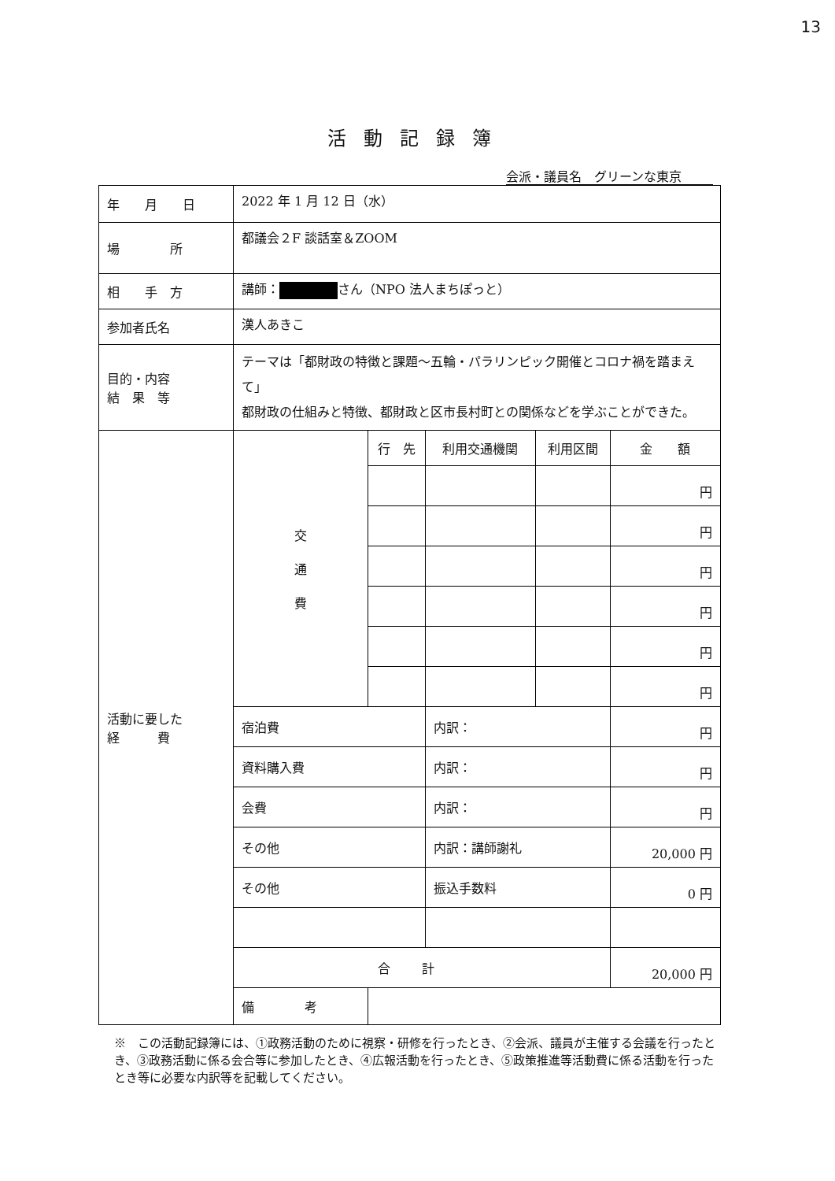13
活動記録簿
会派・議員名　グリーンな東京
| 年 月 日 | 2022 年 1 月 12 日（水） | | | | |
| 場 所 | 都議会２F 談話室＆ZOOM | | | | |
| 相 手 方 | 講師： さん（NPO 法人まちぽっと） | | | | |
| 参加者氏名 | 漢人あきこ | | | | |
| 目的・内容 結 果 等 | テーマは「都財政の特徴と課題～五輪・パラリンピック開催とコロナ禍を踏まえて」 都財政の仕組みと特徴、都財政と区市長村町との関係などを学ぶことができた。 | | | | |
| 活動に要した 経 費 | 交 通 費 | 行 先 | 利用交通機関 | 利用区間 | 金 額 |
| | | | | | 円 |
| | | | | | 円 |
| | | | | | 円 |
| | | | | | 円 |
| | | | | | 円 |
| | | | | | 円 |
| | 宿泊費 | | 内訳： | | 円 |
| | 資料購入費 | | 内訳： | | 円 |
| | 会費 | | 内訳： | | 円 |
| | その他 | | 内訳：講師謝礼 | | 20,000 円 |
| | その他 | | 振込手数料 | | 0 円 |
| | 合計 | | | | 20,000 円 |
| | 備 考 | | | | |
※　この活動記録簿には、①政務活動のために視察・研修を行ったとき、②会派、議員が主催する会議を行ったとき、③政務活動に係る会合等に参加したとき、④広報活動を行ったとき、⑤政策推進等活動費に係る活動を行ったとき等に必要な内訳等を記載してください。